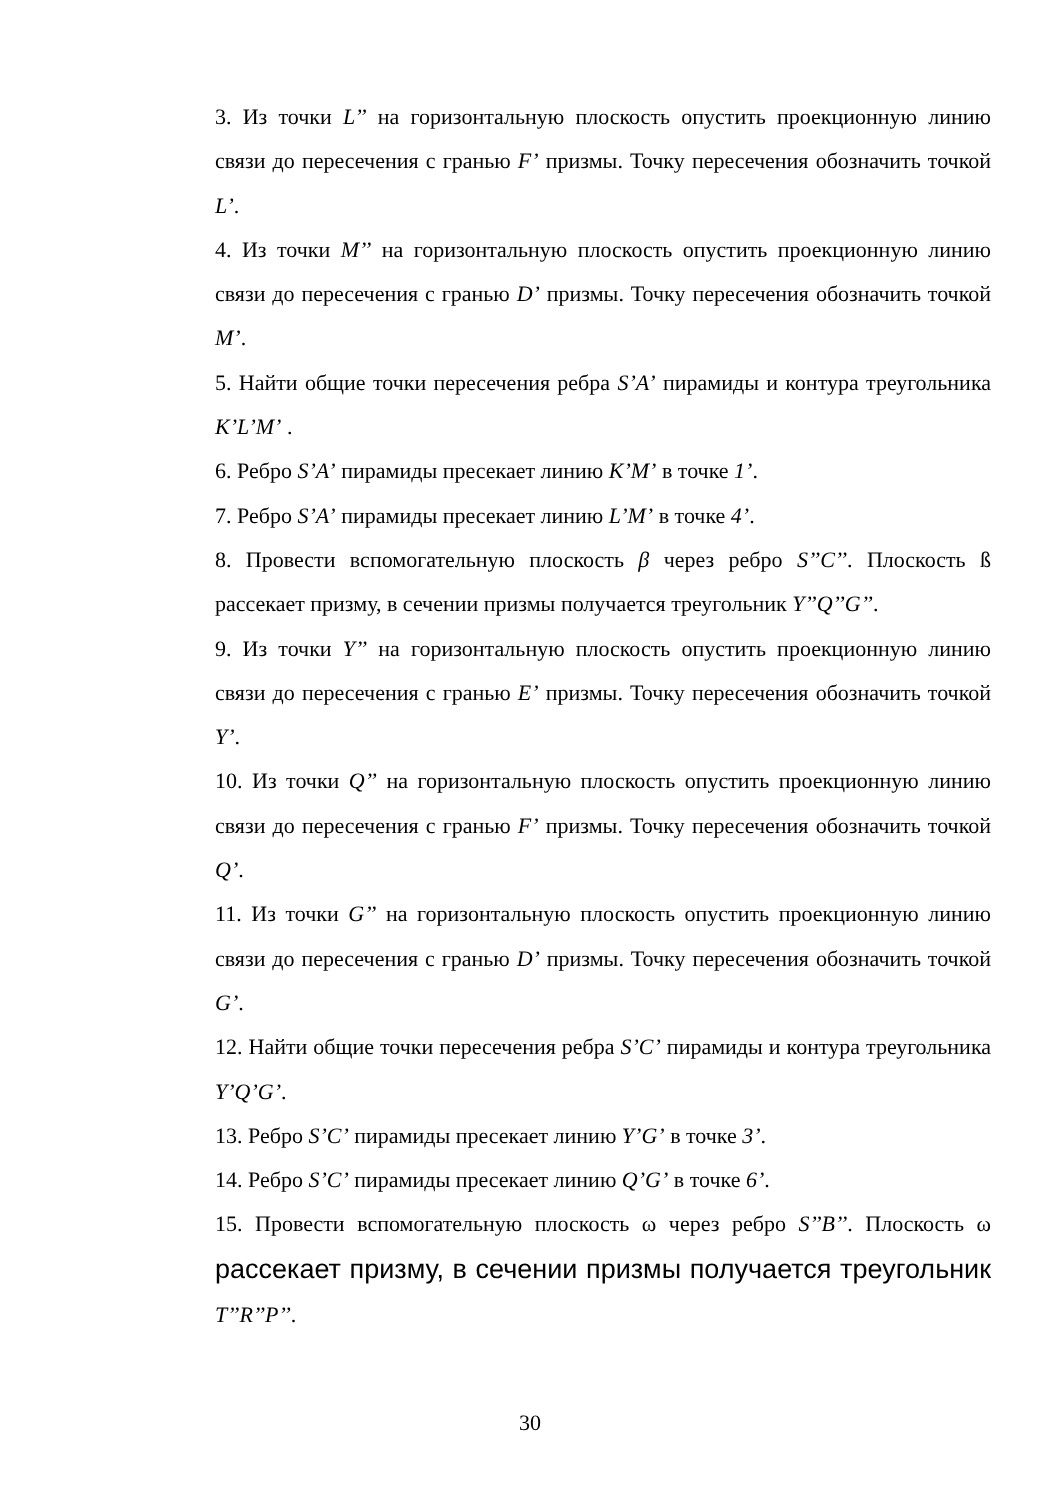3. Из точки L’’ на горизонтальную плоскость опустить проекционную линию связи до пересечения с гранью F’ призмы. Точку пересечения обозначить точкой L’.
4. Из точки M’’ на горизонтальную плоскость опустить проекционную линию связи до пересечения с гранью D’ призмы. Точку пересечения обозначить точкой M’.
5. Найти общие точки пересечения ребра S’A’ пирамиды и контура треугольника K’L’M’ .
6. Ребро S’A’ пирамиды пресекает линию K’M’ в точке 1’.
7. Ребро S’A’ пирамиды пресекает линию L’M’ в точке 4’.
8. Провести вспомогательную плоскость β через ребро S’’C’’. Плоскость ß рассекает призму, в сечении призмы получается треугольник Y’’Q’’G’’.
9. Из точки Y’’ на горизонтальную плоскость опустить проекционную линию связи до пересечения с гранью E’ призмы. Точку пересечения обозначить точкой Y’.
10. Из точки Q’’ на горизонтальную плоскость опустить проекционную линию связи до пересечения с гранью F’ призмы. Точку пересечения обозначить точкой Q’.
11. Из точки G’’ на горизонтальную плоскость опустить проекционную линию связи до пересечения с гранью D’ призмы. Точку пересечения обозначить точкой G’.
12. Найти общие точки пересечения ребра S’C’ пирамиды и контура треугольника Y’Q’G’.
13. Ребро S’C’ пирамиды пресекает линию Y’G’ в точке 3’.
14. Ребро S’C’ пирамиды пресекает линию Q’G’ в точке 6’.
15. Провести вспомогательную плоскость ω через ребро S’’B’’. Плоскость ω рассекает призму, в сечении призмы получается треугольник T’’R’’P’’.
30